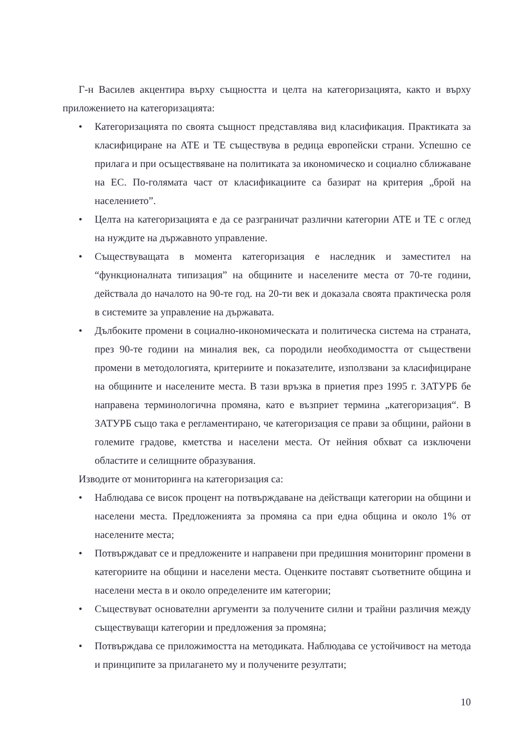Г-н Василев акцентира върху същността и целта на категоризацията, както и върху приложението на категоризацията:
• Категоризацията по своята същност представлява вид класификация. Практиката за класифициране на АТЕ и ТЕ съществува в редица европейски страни. Успешно се прилага и при осъществяване на политиката за икономическо и социално сближаване на ЕС. По-голямата част от класификациите са базират на критерия „брой на населението”.
• Целта на категоризацията е да се разграничат различни категории АТЕ и ТЕ с оглед на нуждите на държавното управление.
• Съществуващата в момента категоризация е наследник и заместител на “функционалната типизация” на общините и населените места от 70-те години, действала до началото на 90-те год. на 20-ти век и доказала своята практическа роля в системите за управление на държавата.
• Дълбоките промени в социално-икономическата и политическа система на страната, през 90-те години на миналия век, са породили необходимостта от съществени промени в методологията, критериите и показателите, използвани за класифициране на общините и населените места. В тази връзка в приетия през 1995 г. ЗАТУРБ бе направена терминологична промяна, като е възприет термина „категоризация“. В ЗАТУРБ също така е регламентирано, че категоризация се прави за общини, райони в големите градове, кметства и населени места. От нейния обхват са изключени областите и селищните образувания.
Изводите от мониторинга на категоризация са:
• Наблюдава се висок процент на потвърждаване на действащи категории на общини и населени места. Предложенията за промяна са при една община и около 1% от населените места;
• Потвърждават се и предложените и направени при предишния мониторинг промени в категориите на общини и населени места. Оценките поставят съответните община и населени места в и около определените им категории;
• Съществуват основателни аргументи за получените силни и трайни различия между съществуващи категории и предложения за промяна;
• Потвърждава се приложимостта на методиката. Наблюдава се устойчивост на метода и принципите за прилагането му и получените резултати;
10